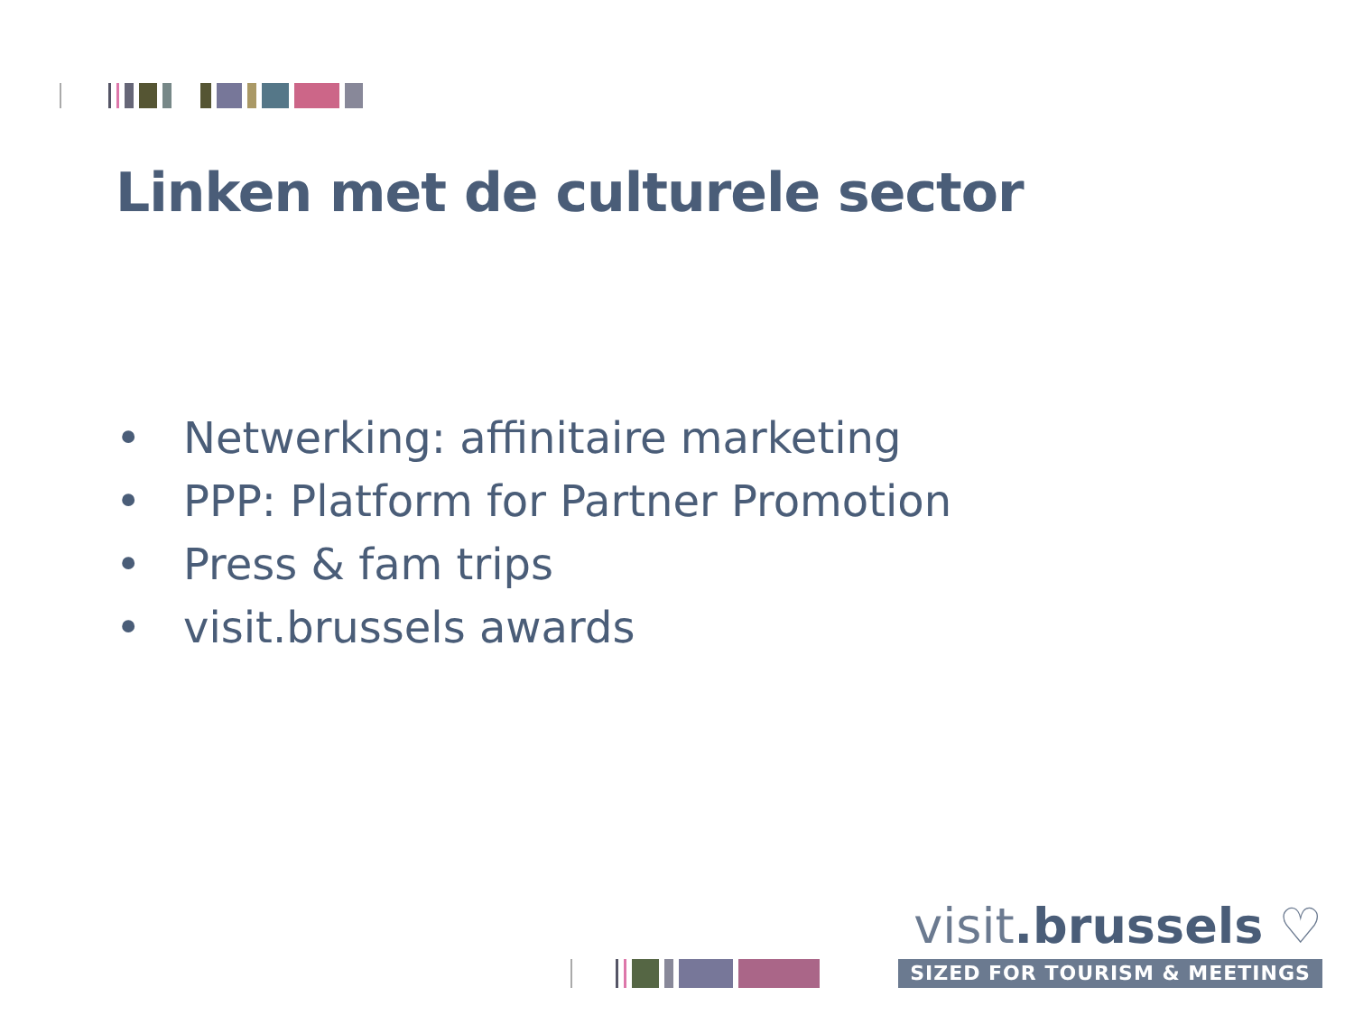Linken met de culturele sector
• Netwerking: affinitaire marketing
• PPP: Platform for Partner Promotion
• Press & fam trips
• visit.brussels awards
visit.brussels ♡
SIZED FOR TOURISM & MEETINGS